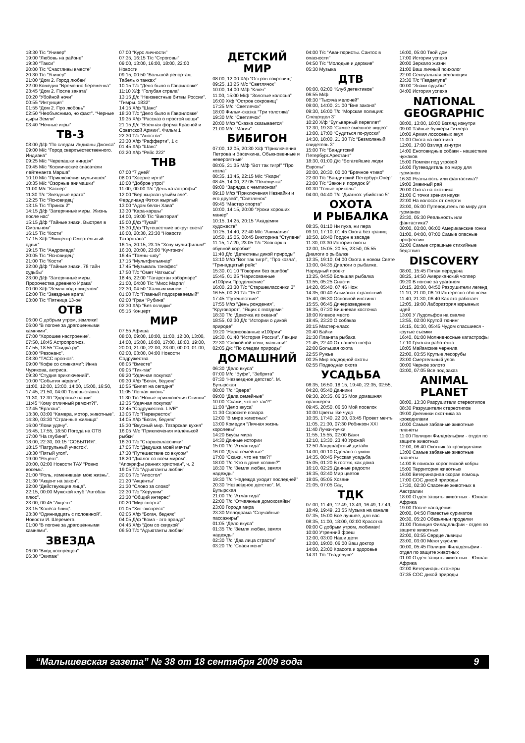18:30 Т/с “Универ”
19:00 “Любовь на районе”
19:30 “Такси”
20:00 Т/с “Счастливы вместе”
20:30 Т/с “Универ”
21:00 “Дом 2. Город любви”
22:00 Комедия “Временно беременна”
23:45 “Дом 2. После заката”
00:20 “Убойной ночи”
00:55 “Интуиция”
01:55 “Дом 2. Про любовь”
02:50 “Необъяснимо, но факт”. “Черные дыры Земли”
03:40 “Ночные игры”
ТВ-3
08:00 Д/ф “По следам Индианы Джонса”
09:00 М/с “Город сверхъестественного. Индиана”
09:25 М/с “Черепашки ниндзя”
09:45 М/с “Космические спасатели лейтенанта Марша”
10:10 М/с “Приключения мультяшек”
10:35 М/с “Озорные анимашки”
11:00 М/с “Каспер”
11:30 Т/с “Звездные врата”
12:25 Т/с “Ясновидец”
13:15 Т/с “Прииск 2”
14:15 Д/ф “Затерянные миры. Жизнь после нас”
15:15 Д/ф “Тайные знаки. Выстрел в Смольном”
16:15 Т/с “Кости”
17:15 Х/ф “Эпицентр.Смертельный сдвиг”
19:15 Т/с “Андромеда”
20:05 Т/с “Ясновидец”
21:00 Т/с “Кости”
22:00 Д/ф “Тайные знаки. 78 тайн судьбы”
23:00 Д/ф “Затерянные миры. Пророчества древнего Ирака”
00:00 Х/ф “Земля под прицелом”
02:00 Т/с “Звездные врата”
03:00 Т/с “Пятница 13-ое”
ОТВ
06:00 С добрым утром, земляки!
06:00 “В погоне за драгоценными камнями”.
07:00 “Хорошее настроение”.
07:50, 18:45 Астропрогноз.
07:55, 18:55 “Скидка.ру”.
08:00 “Резонанс”.
08:30 “ТАСС прогноз”.
09:00 “Кофе со сливками”: Инна Чурикова, актриса.
09:30 “Студия приключений”.
10:00 “События недели”.
11:00, 12:00, 13:00, 14:00, 15:00, 16:50, 17:45, 21:50, 04:00 Телевыставка.
11:30, 12:30 “Здоровье нации”.
11:45 “Кому отличный ремонт?!”.
12:45 “Ералаш”.
13:30, 03:00 “Камера, мотор, животные”.
14:30, 03:30 “Странные жилища”
16:00 “Лови удачу”.
16:45, 17:55, 18:50 Погода на ОТВ
17:00 “На глубине”.
18:00, 22:30, 00:15 “СОБЫТИЯ”.
18:15 “Патрульный участок”.
18:30 “Пятый угол”.
19:00 “Рецепт”.
20:00, 02:00 Новости ТАУ “Ровно восемь”.
21:00 “Роль, изменившая мою жизнь”.
21:30 “Акцент на закон”.
22:00 “Действующие лица”.
22:15, 00:00 Мужской клуб “Автобан плюс”.
23:00, 00:45 “Акцент”.
23:15 “Колёса-блиц”.
23:30 “Одиннадцать с половиной”. Новости И. Шеремета.
01:00 “В погоне за драгоценными камнями”.
ЗВЕЗДА
06:00 “Вход воспрещен”
06:30 “Экипаж”
07:00 “Курс личности”
07:35, 16:15 Т/с “Строговы”
09:00, 13:00, 16:00, 18:00, 22:00 Новости
09:15, 00:50 “Большой репортаж. Табель о танках”
10:15 Т/с “Дело было в Гавриловке”
11:10 Х/ф “Голубая стрела”
13:15 Д/с “Неизвестные битвы России”. “Гимры. 1832”
14:15 Х/ф “Шанс”
18:30 Т/с “Дело было в Гавриловке”
19:35 Х/ф “Рассказ о простой вещи”
21:15 Д/с “Военная форма Красной и Советской Армии”. Фильм 1
22:30 Т/с “Апостол”
23:30 Х/ф “Рафферти”, 1 с
01:45 Х/ф “Шанс”
03:20 Х/ф “Рейс 222”
ТНВ
07:00 “7 дней”
08:00 “Хэерле иртэ!”
10:00 “Доброе утро!”
11:00, 00:00 Т/с “День катастрофы”
12:00 “Бер жырлап узыйм эле”. Фердинанд Фэтхи жырлый
13:00 “Адэм белэн Хава”
13:30 “Кара-каршы”
14:00, 19:00 Т/с “Виктория”
15:00 Д/ф “Тукай”
15:30 Д/ф “Путешествие вокруг света”
16:00, 20:30, 23:30 “Новости Татарстана”
16:15, 20:15, 23:15 “Хочу мультфильм!”
16:30, 20:00, 23:00 “Кучтэнэч”
16:45 “Тамчы-шоу”
17:15 “Мультфильмнар”
17:45 “Музыкаль тэнэфес”
17:50 Т/с “Омет Чаткысы”
18:45, 22:00 “Татарстан хэбэрлэре”
21:00, 04:00 Т/с “Мисс Марпл”
22:30, 04:50 “Халкым минем...”
01:00 Т/с “Главный подозреваемый”
02:00 “Гран “Рубина”
02:30 Х/ф “Без оглядки”
05:15 Концерт
МИР
07:55 Афиша
08:00, 09:00, 10:00, 11:00, 12:00, 13:00, 14:00, 15:00, 16:00, 17:00, 18:00, 19:00, 20:00, 21:00, 22:00, 23:00, 00:00, 01:00, 02:00, 03:00, 04:00 Новости Содружества
08:05 “Вместе”
09:05 “Тик-так”
09:20 “Удачная покупка”
09:30 Х/ф “Богач, бедняк”
10:55 “Билет на сегодня”
11:05 “Легкая жизнь”
11:30 Т/с “Новые приключения Скиппи”
12:35 “Удачная покупка”
12:45 “Содружество. LIVE”
13:05 Т/с “Перекресток”
14:05 Х/ф “Богач, бедняк”
15:30 “Вкусный мир. Татарская кухня”
16:05 М/с “Приключения маленькой рыбки”
16:30 Т/с “Старшеклассники”
17:05 Т/с “Дедушка моей мечты”
17:30 “Путешествие со вкусом”
18:20 “Диалог со всем миром”. “Апокрифы ранних христиан”, ч. 2
19:05 Т/с “Адъютанты любви”
20:05 Т/с “Апостол”
21:20 “Акценты”
21:30 “Слово за слово”
22:30 Т/с “Херувим”
23:30 “Общий интерес”
00:20 “Мир спорта”
01:05 “Хит-экспресс”
02:05 Х/ф “Богач, бедняк”
04:05 Д/ф “Кома - это правда”
04:45 Х/ф “Дом со скидкой”
06:50 Т/с “Адъютанты любви”
ДЕТСКИЙ
МИР
08:00, 12:00 Х/ф “Остров сокровищ”
09:25, 13:25 М/с “Светлячок”
10:00, 14:00 М/ф “Ключ”
11:00, 15:00 М/ф “Золотые колосья”
16:00 Х/ф “Остров сокровищ”
17:25 М/с “Светлячок”
18:00 Фильм-сказка “Три толстяка”
19:30 М/с “Светлячок”
20:00 М/ф “Сказка сказывается”
21:00 М/с “Магия”
БИБИГОН
07:00, 12:05, 20:30 Х/ф “Приключения Петрова и Васечкина. Обыкновенные и невероятные”
08:05, 21:35 М/ф “Вот так тигр!” “Про козла”
08:35, 13:45, 22:15 М/с “Якари”
08:45, 14:00, 22:05 “Почемучка”
09:00 “Зарядка с чемпионом”
09:10 М/ф “Приключения Незнайки и его друзей”, “Светлячок”
09:45 “Мастер спорта”
10:00, 14:15, 20:00 “Уроки хороших манер”
10:15, 14:25, 20:15 “Академия художеств”
10:25, 14:40, 22:40 М/с “Анималия”
10:50, 15:05, 00:45 Викторина “Ступени”
11:15, 17:20, 23:05 Т/с “Зоопарк в обувной коробке”
11:40 Д/с “Детективы дикой природы”
13:10 М/ф “Вот так тигр!”, “Про козла”, “Тринадцатый рейс”
15:30, 01:10 “Говорим без ошибок”
15:45, 01:25 “Нарисованные и100рии.Продолжение”
16:00, 23:30 Т/с “Старшеклассники 3”
16:55, 00:20 Т/с “15:0”
17:45 “Путешествие”
17:55 М/ф “День рождения”, “Круговорот”, “Ящик с гвоздями”
18:30 Т/с “Девочка из океана”
18:55, 02:30 Д/с “Истории о дикой природе”
19:20 “Нарисованные и100рии”
19:30, 01:40 “История России”. Лекции
22:30 “Спокойной ночи, малыши!”
02:05 Д/с “По следам природы”
ДОМАШНИЙ
06:30 “Дело вкуса”
07:00 М/с “Вуфи”, “Зебрята”
07:30 “Незвездное детство”. М. Бутырская
08:00 Т/с “Эдера”
09:00 “Дела семейные”
10:00 “Скажи, что не так?!”
11:00 “Дело вкуса”
11:30 Спросите повара
12:00 “В мире животных”
13:00 Комедия “Личная жизнь королевы”
14:20 Вкусы мира
14:30 Дачные истории
15:00 Т/с “Атлантида”
16:00 “Дела семейные”
17:00 “Скажи, что не так?!”
18:00 Т/с “Кто в доме хозяин?”
18:30 Т/с “Земля любви, земля надежды”
19:30 Т/с “Надежда уходит последней”
20:30 “Незвездное детство”. М. Бутырская
21:00 Т/с “Атлантида”
22:00 Т/с “Отчаянные домохозяйки”
23:00 Города мира
23:30 Мелодрама “Случайные пассажиры”
01:05 “Дело вкуса”
01:35 Т/с “Земля любви, земля надежды”
02:30 Т/с “Два лица страсти”
03:20 Т/с “Спаси меня”
04:00 Т/с “Авантюристы. Сантос в опасности”
04:50 Т/с “Молодые и дерзкие”
05:30 Музыка
ДТВ
06:00, 02:00 “Клуб детективов”
06:55 М/ф
08:30 “Тысяча мелочей”
09:00, 14:00, 21:00 “Вне закона”
09:30, 16:00 Т/с “Морская полиция: Спецотдел 3”
10:20 Х/ф “Бульварный переплет”
12:30, 19:30 “Самое смешное видео”
13:00, 17:00 “Судиться по-русски”
14:30, 18:00, 21:30 Т/с “Безмолвный свидетель 3”
15:00 Т/с “Бандитский Петербург.Арестант”
18:30, 01:00 Д/с “Богатейшие люди Европы”
20:00, 20:30, 00:00 “Брачное чтиво”
22:00 Т/с “Бандитский Петербург.Опер”
23:00 Т/с “Закон и порядок 9”
00:30 “Голые приколы”
04:00, 04:40 Т/с “Диагноз: убийство 5”
ОХОТА
И РЫБАЛКА
08:35, 01:10 Ни пуха, ни пера
09:10, 17:10, 01:45 Охота без границ
10:50, 18:40 Гордон в засаде
11:30, 03:30 История охоты
12:00, 15:05, 20:55, 23:50, 05:55 Диалоги о рыбалке
12:35, 19:10, 04:00 Охота в новом Свете
13:00, 04:35 Диалоги о рыбалке. Народный проект
13:25, 04:50 Большая рыбалка
13:55, 05:25 Снасти
14:20, 05:40, 07:46 Нож
14:35, 00:40 Альманах странствий
15:40, 06:30 Основной инстинкт
15:55, 06:45 Дичеразведение
16:35, 07:20 Вишневая косточка
18:00 Клевое место
19:45, 23:20 О собаках
20:15 Мастер-класс
20:40 Байки
21:30 Планета рыбака
21:45, 22:40 От нашего шефа
22:00 Большая охота
22:55 Ружье
00:25 Мир подводной охоты
02:55 Подводная охота
УСАДЬБА
08:35, 16:50, 18:15, 19:40, 22:35, 02:55, 04:20, 05:40 Дачники
09:30, 20:35, 06:35 Моя домашняя оранжерея
09:45, 20:50, 06:50 Мой поселок
10:00 Цветы like чудо
10:35, 17:40, 22:00, 03:45 Проект мечты
11:05, 21:30, 07:30 Робинзон XXI
11:40 Лучки-пучки
11:55, 15:55, 02:00 Баня
12:10, 13:30, 23:40 Урожай
12:50 Ландшафтный дизайн
14:00, 00:10 Сделано с умом
14:35, 00:45 Русская усадьба
15:05, 01:20 В гостях, как дома
16:10, 02:25 Дачные радости
16:35, 02:40 Мир цветов
19:05, 05:05 Хозяин
21:05, 07:05 Сад
ТДК
07:00, 11:49, 12:49, 13:49, 16:49, 17:49, 18:49, 19:49, 23:55 Музыка на канале
07:35, 15:00 Все лучшее, для вас
08:35, 11:00, 18:00, 02:00 Красотка
09:00 С добрым утром, любимая!
10:00 Утренний фреш
12:00, 03:00 Наши дети
13:00, 19:00, 06:00 Ваш доктор
14:00, 23:00 Красота и здоровье
14:31 Т/с “Гваделупе”
16:00, 05:00 Твой дом
17:00 Истории успеха
20:00 Зеркало жизни
21:00 Ваш личный психолог
22:00 Сексуальная революция
23:30 Т/с “Гваделупе”
00:00 “Знаки судьбы”
04:00 История успеха
NATIONAL
GEOGRAPHIC
08:00, 13:00, 18:00 Взгляд изнутри
09:00 Тайные бункеры Гитлера
10:00 Армия лососевых акул
11:00 Охота на охотника
12:00, 17:00 Взгляд изнутри
14:00 Енотовидные собаки - нашествие чужаков
15:00 Помпеи под угрозой
16:00 Путеводитель по миру для гурманов
16:30 Реальность или фантастика?
19:00 Змеиный рай
20:00 Охота на охотника
21:00 С точки зрения науки
22:00 На волосок от смерти
23:00, 05:00 Путеводитель по миру для гурманов
23:30, 05:30 Реальность или фантастика?
00:00, 03:00, 06:00 Американские гонки
01:00, 04:00, 07:00 Самые опасные профессии
02:00 Самые страшные стихийные бедствия
DISCOVERY
08:00, 15:45 Пятая передача
08:25, 14:50 Американский чоппер
09:20 В погоне за ураганом
10:15, 20:00, 04:50 Разрушители легенд
11:10, 21:00, 06:10 Интересно обо всем
11:40, 21:30, 06:40 Как это работает
12:05, 19:00 Лаборатория взрывных идей
13:00 У Лудольфов на свалке
13:55, 02:00 Крутой тюнинг
16:15, 01:30, 05:45 Чудом спасшиеся - крутые съемки
16:40, 01:00 Молниеносные катастрофы
17:10 Грязная работенка
18:05 Майамские чернила
22:00, 03:55 Крутые лесорубы
23:00 Смертельный улов
00:00 Черное золото
03:00, 07:05 Все под заказ
ANIMAL
PLANET
08:00, 13:30 Разрушители стереотипов
08:30 Разрушители стереотипов
09:00 Дневники охотника за крокодилами
10:00 Самые забавные животные планеты
11:00 Полиция Филадельфии - отдел по защите животных
12:00, 06:40 Охотник за крокодилами
13:00 Самые забавные животные планеты
14:00 В поисках королевской кобры
15:00 Территория животных
16:00 Ветеринарная скорая помощь
17:00 СОС дикой природы
17:30, 02:30 Спасение животных в Австралии
18:00 Отдел защиты животных - Южная Африка
19:00 После нападения
20:00, 04:50 Поместье сурикатов
20:30, 05:20 Обезьяньи проделки
21:00 Полиция Филадельфии - отдел по защите животных
22:00, 03:55 Сердце львицы
23:00, 03:00 Меня укусили
00:00, 05:45 Полиция Филадельфии - отдел по защите животных
01:00 Отдел защиты животных - Южная Африка
02:00 Ветеринары-стажеры
07:35 СОС дикой природы
“Малышевская газета” № 38 от 18 сентября 2009 года 9